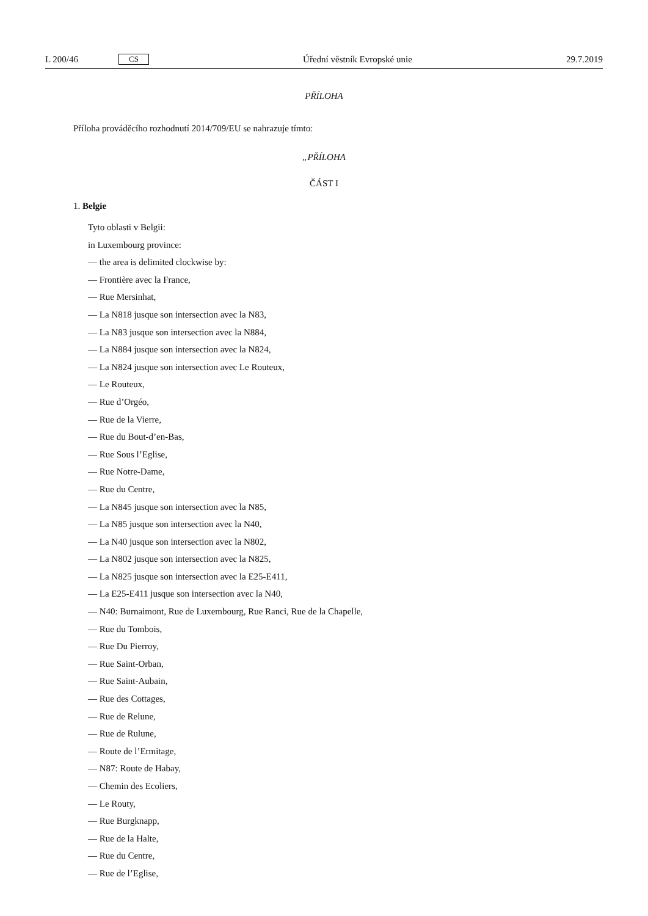L 200/46 CS Úřední věstník Evropské unie 29.7.2019
PŘÍLOHA
Příloha prováděcího rozhodnutí 2014/709/EU se nahrazuje tímto:
„PŘÍLOHA
ČÁST I
1. Belgie
Tyto oblasti v Belgii:
in Luxembourg province:
— the area is delimited clockwise by:
— Frontière avec la France,
— Rue Mersinhat,
— La N818 jusque son intersection avec la N83,
— La N83 jusque son intersection avec la N884,
— La N884 jusque son intersection avec la N824,
— La N824 jusque son intersection avec Le Routeux,
— Le Routeux,
— Rue d’Orgéo,
— Rue de la Vierre,
— Rue du Bout-d’en-Bas,
— Rue Sous l’Eglise,
— Rue Notre-Dame,
— Rue du Centre,
— La N845 jusque son intersection avec la N85,
— La N85 jusque son intersection avec la N40,
— La N40 jusque son intersection avec la N802,
— La N802 jusque son intersection avec la N825,
— La N825 jusque son intersection avec la E25-E411,
— La E25-E411 jusque son intersection avec la N40,
— N40: Burnaimont, Rue de Luxembourg, Rue Ranci, Rue de la Chapelle,
— Rue du Tombois,
— Rue Du Pierroy,
— Rue Saint-Orban,
— Rue Saint-Aubain,
— Rue des Cottages,
— Rue de Relune,
— Rue de Rulune,
— Route de l’Ermitage,
— N87: Route de Habay,
— Chemin des Ecoliers,
— Le Routy,
— Rue Burgknapp,
— Rue de la Halte,
— Rue du Centre,
— Rue de l’Eglise,